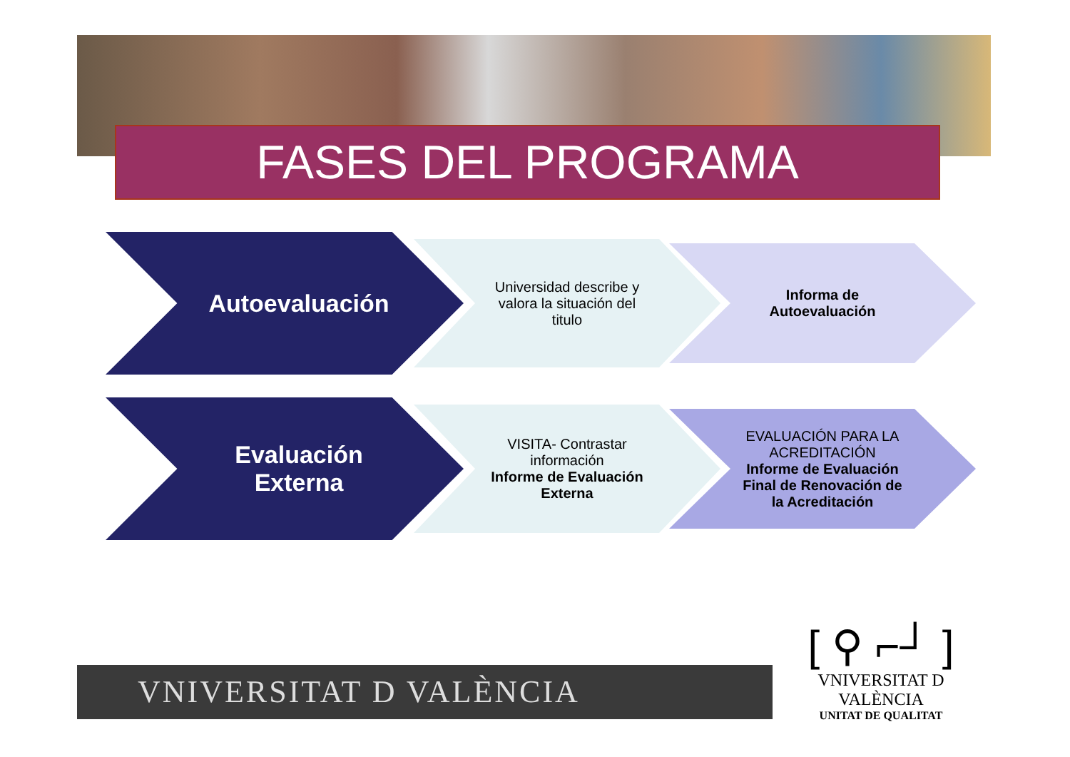FASES DEL PROGRAMA
Autoevaluación
Universidad describe y
valora la situación del
titulo
Informa de
Autoevaluación
Evaluación
Externa
VISITA- Contrastar
información
Informe de Evaluación
Externa
EVALUACIÓN PARA LA
ACREDITACIÓN
Informe de Evaluación
Final de Renovación de
la Acreditación
VNIVERSITAT D VALÈNCIA
[ ⚲ ⌐┘ ]
VNIVERSITAT D VALÈNCIA
UNITAT DE QUALITAT